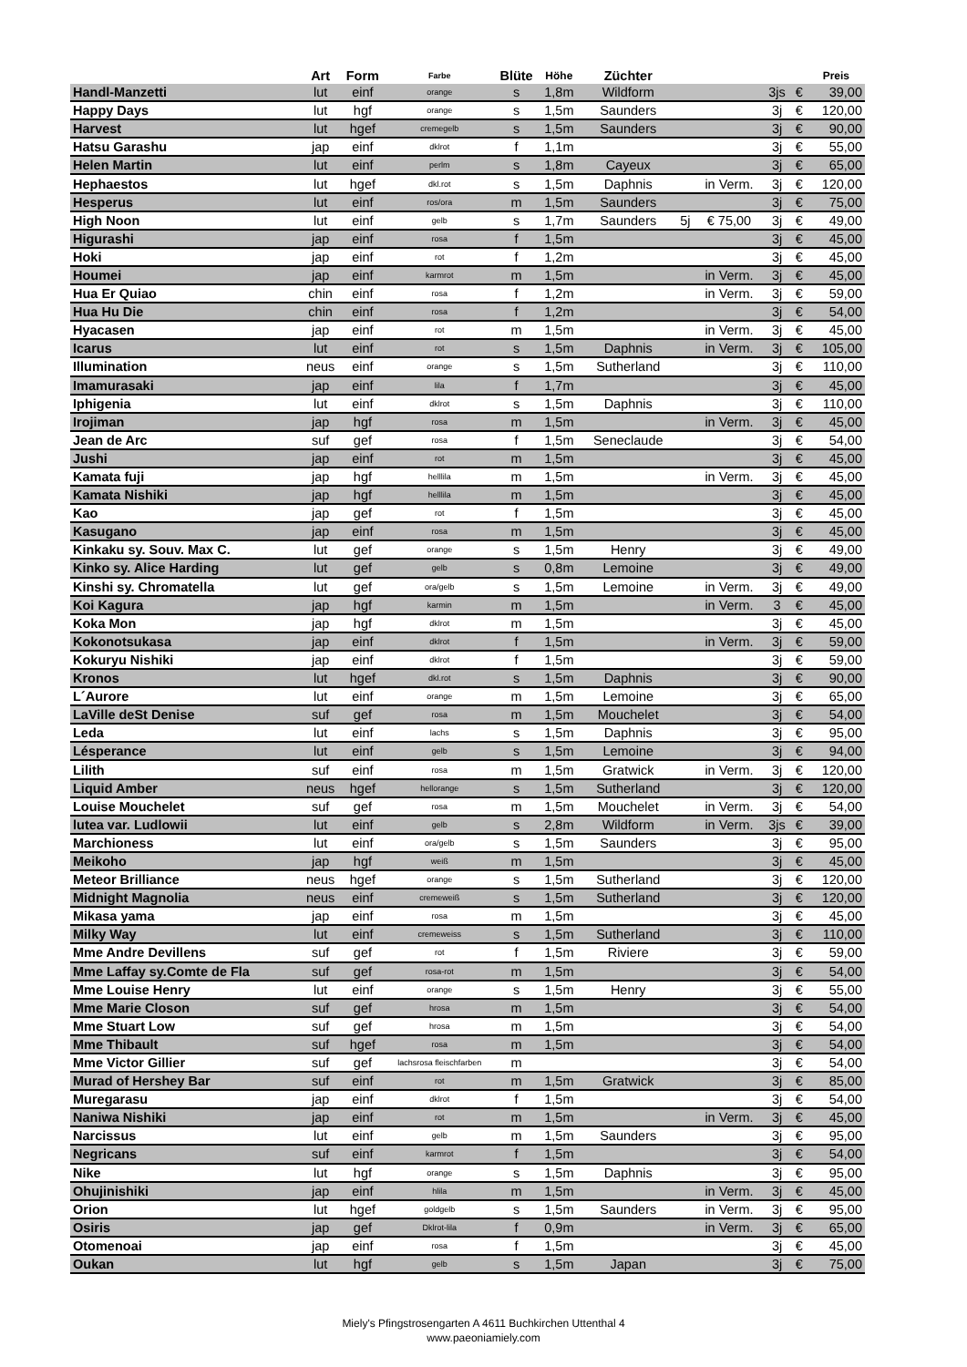| | Art | Form | Farbe | Blüte | Höhe | Züchter | | | | | Preis |
| --- | --- | --- | --- | --- | --- | --- | --- | --- | --- | --- | --- |
| Handl-Manzetti | lut | einf | orange | s | 1,8m | Wildform | | | 3js | € | 39,00 |
| Happy Days | lut | hgf | orange | s | 1,5m | Saunders | | | 3j | € | 120,00 |
| Harvest | lut | hgef | cremegelb | s | 1,5m | Saunders | | | 3j | € | 90,00 |
| Hatsu Garashu | jap | einf | dklrot | f | 1,1m | | | | 3j | € | 55,00 |
| Helen Martin | lut | einf | perlm | s | 1,8m | Cayeux | | | 3j | € | 65,00 |
| Hephaestos | lut | hgef | dkl.rot | s | 1,5m | Daphnis | | in Verm. | 3j | € | 120,00 |
| Hesperus | lut | einf | ros/ora | m | 1,5m | Saunders | | | 3j | € | 75,00 |
| High Noon | lut | einf | gelb | s | 1,7m | Saunders | 5j | € 75,00 | 3j | € | 49,00 |
| Higurashi | jap | einf | rosa | f | 1,5m | | | | 3j | € | 45,00 |
| Hoki | jap | einf | rot | f | 1,2m | | | | 3j | € | 45,00 |
| Houmei | jap | einf | karmrot | m | 1,5m | | | in Verm. | 3j | € | 45,00 |
| Hua Er Quiao | chin | einf | rosa | f | 1,2m | | | in Verm. | 3j | € | 59,00 |
| Hua Hu Die | chin | einf | rosa | f | 1,2m | | | | 3j | € | 54,00 |
| Hyacasen | jap | einf | rot | m | 1,5m | | | in Verm. | 3j | € | 45,00 |
| Icarus | lut | einf | rot | s | 1,5m | Daphnis | | in Verm. | 3j | € | 105,00 |
| Illumination | neus | einf | orange | s | 1,5m | Sutherland | | | 3j | € | 110,00 |
| Imamurasaki | jap | einf | lila | f | 1,7m | | | | 3j | € | 45,00 |
| Iphigenia | lut | einf | dklrot | s | 1,5m | Daphnis | | | 3j | € | 110,00 |
| Irojiman | jap | hgf | rosa | m | 1,5m | | | in Verm. | 3j | € | 45,00 |
| Jean de Arc | suf | gef | rosa | f | 1,5m | Seneclaude | | | 3j | € | 54,00 |
| Jushi | jap | einf | rot | m | 1,5m | | | | 3j | € | 45,00 |
| Kamata fuji | jap | hgf | helllila | m | 1,5m | | | in Verm. | 3j | € | 45,00 |
| Kamata Nishiki | jap | hgf | helllila | m | 1,5m | | | | 3j | € | 45,00 |
| Kao | jap | gef | rot | f | 1,5m | | | | 3j | € | 45,00 |
| Kasugano | jap | einf | rosa | m | 1,5m | | | | 3j | € | 45,00 |
| Kinkaku sy. Souv. Max C. | lut | gef | orange | s | 1,5m | Henry | | | 3j | € | 49,00 |
| Kinko sy. Alice Harding | lut | gef | gelb | s | 0,8m | Lemoine | | | 3j | € | 49,00 |
| Kinshi sy. Chromatella | lut | gef | ora/gelb | s | 1,5m | Lemoine | | in Verm. | 3j | € | 49,00 |
| Koi Kagura | jap | hgf | karmin | m | 1,5m | | | in Verm. | 3 | € | 45,00 |
| Koka Mon | jap | hgf | dklrot | m | 1,5m | | | | 3j | € | 45,00 |
| Kokonotsukasa | jap | einf | dklrot | f | 1,5m | | | in Verm. | 3j | € | 59,00 |
| Kokuryu Nishiki | jap | einf | dklrot | f | 1,5m | | | | 3j | € | 59,00 |
| Kronos | lut | hgef | dkl.rot | s | 1,5m | Daphnis | | | 3j | € | 90,00 |
| L´Aurore | lut | einf | orange | m | 1,5m | Lemoine | | | 3j | € | 65,00 |
| LaVille deSt Denise | suf | gef | rosa | m | 1,5m | Mouchelet | | | 3j | € | 54,00 |
| Leda | lut | einf | lachs | s | 1,5m | Daphnis | | | 3j | € | 95,00 |
| Lésperance | lut | einf | gelb | s | 1,5m | Lemoine | | | 3j | € | 94,00 |
| Lilith | suf | einf | rosa | m | 1,5m | Gratwick | | in Verm. | 3j | € | 120,00 |
| Liquid Amber | neus | hgef | hellorange | s | 1,5m | Sutherland | | | 3j | € | 120,00 |
| Louise Mouchelet | suf | gef | rosa | m | 1,5m | Mouchelet | | in Verm. | 3j | € | 54,00 |
| lutea var. Ludlowii | lut | einf | gelb | s | 2,8m | Wildform | | in Verm. | 3js | € | 39,00 |
| Marchioness | lut | einf | ora/gelb | s | 1,5m | Saunders | | | 3j | € | 95,00 |
| Meikoho | jap | hgf | weiß | m | 1,5m | | | | 3j | € | 45,00 |
| Meteor Brilliance | neus | hgef | orange | s | 1,5m | Sutherland | | | 3j | € | 120,00 |
| Midnight Magnolia | neus | einf | cremeweiß | s | 1,5m | Sutherland | | | 3j | € | 120,00 |
| Mikasa yama | jap | einf | rosa | m | 1,5m | | | | 3j | € | 45,00 |
| Milky Way | lut | einf | cremeweiss | s | 1,5m | Sutherland | | | 3j | € | 110,00 |
| Mme Andre Devillens | suf | gef | rot | f | 1,5m | Riviere | | | 3j | € | 59,00 |
| Mme Laffay sy.Comte de Fla | suf | gef | rosa-rot | m | 1,5m | | | | 3j | € | 54,00 |
| Mme Louise Henry | lut | einf | orange | s | 1,5m | Henry | | | 3j | € | 55,00 |
| Mme Marie Closon | suf | gef | hrosa | m | 1,5m | | | | 3j | € | 54,00 |
| Mme Stuart Low | suf | gef | hrosa | m | 1,5m | | | | 3j | € | 54,00 |
| Mme Thibault | suf | hgef | rosa | m | 1,5m | | | | 3j | € | 54,00 |
| Mme Victor Gillier | suf | gef | lachsrosa fleischfarben | m | | | | | 3j | € | 54,00 |
| Murad of Hershey Bar | suf | einf | rot | m | 1,5m | Gratwick | | | 3j | € | 85,00 |
| Muregarasu | jap | einf | dklrot | f | 1,5m | | | | 3j | € | 54,00 |
| Naniwa Nishiki | jap | einf | rot | m | 1,5m | | | in Verm. | 3j | € | 45,00 |
| Narcissus | lut | einf | gelb | m | 1,5m | Saunders | | | 3j | € | 95,00 |
| Negricans | suf | einf | karmrot | f | 1,5m | | | | 3j | € | 54,00 |
| Nike | lut | hgf | orange | s | 1,5m | Daphnis | | | 3j | € | 95,00 |
| Ohujinishiki | jap | einf | hlila | m | 1,5m | | | in Verm. | 3j | € | 45,00 |
| Orion | lut | hgef | goldgelb | s | 1,5m | Saunders | | in Verm. | 3j | € | 95,00 |
| Osiris | jap | gef | Dklrot-lila | f | 0,9m | | | in Verm. | 3j | € | 65,00 |
| Otomenoai | jap | einf | rosa | f | 1,5m | | | | 3j | € | 45,00 |
| Oukan | lut | hgf | gelb | s | 1,5m | Japan | | | 3j | € | 75,00 |
Miely's Pfingstrosengarten A 4611 Buchkirchen Uttenthal 4
www.paeoniamiely.com